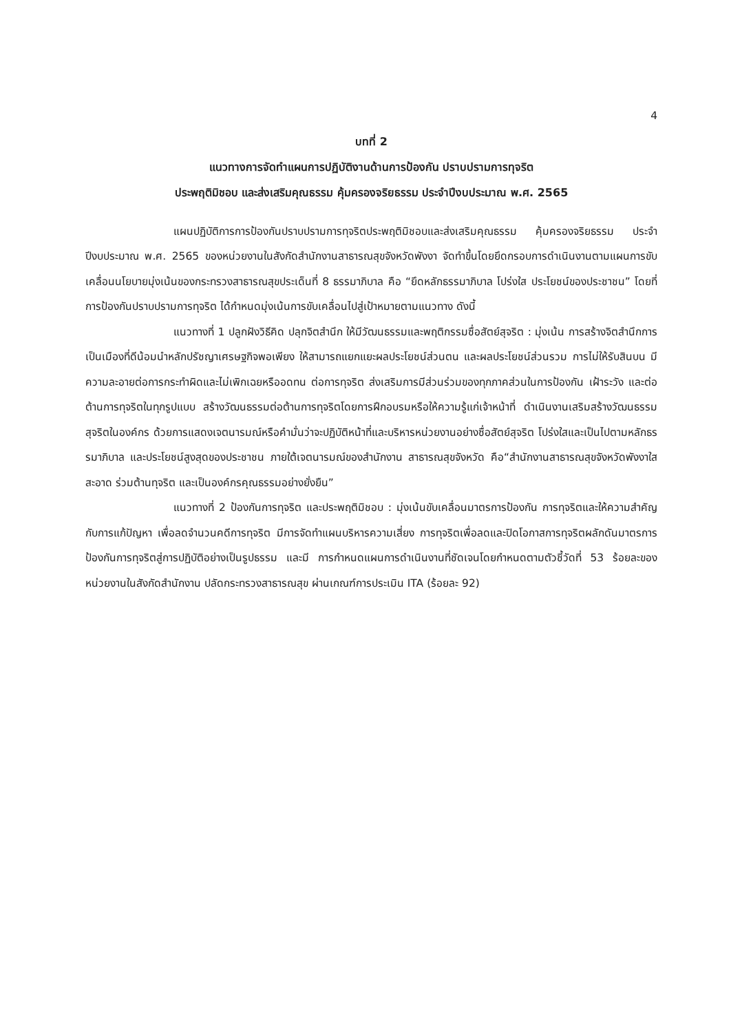4
บทที่ 2
แนวทางการจัดทำแผนการปฏิบัติงานด้านการป้องกัน ปราบปรามการทุจริต
ประพฤติมิชอบ และส่งเสริมคุณธรรม คุ้มครองจริยธรรม ประจำปีงบประมาณ พ.ศ. 2565
แผนปฏิบัติการการป้องกันปราบปรามการทุจริตประพฤติมิชอบและส่งเสริมคุณธรรม คุ้มครองจริยธรรม ประจำปีงบประมาณ พ.ศ. 2565 ของหน่วยงานในสังกัดสำนักงานสาธารณสุขจังหวัดพังงา จัดทำขึ้นโดยยึดกรอบการดำเนินงานตามแผนการขับเคลื่อนนโยบายมุ่งเน้นของกระทรวงสาธารณสุขประเด็นที่ 8 ธรรมาภิบาล คือ “ยึดหลักธรรมาภิบาล โปร่งใส ประโยชน์ของประชาชน” โดยที่การป้องกันปราบปรามการทุจริต ได้กำหนดมุ่งเน้นการขับเคลื่อนไปสู่เป้าหมายตามแนวทาง ดังนี้
แนวทางที่ 1 ปลูกฝังวิธีคิด ปลุกจิตสำนึก ให้มีวัฒนธรรมและพฤติกรรมซื่อสัตย์สุจริต : มุ่งเน้น การสร้างจิตสำนึกการเป็นเมืองที่ดีน้อมนำหลักปรัชญาเศรษฐกิจพอเพียง ให้สามารถแยกแยะผลประโยชน์ส่วนตน และผลประโยชน์ส่วนรวม การไม่ให้รับสินบน มีความละอายต่อการกระทำผิดและไม่เพิกเฉยหรืออดทน ต่อการทุจริต ส่งเสริมการมีส่วนร่วมของทุกภาคส่วนในการป้องกัน เฝ้าระวัง และต่อต้านการทุจริตในทุกรูปแบบ สร้างวัฒนธรรมต่อต้านการทุจริตโดยการฝึกอบรมหรือให้ความรู้แก่เจ้าหน้าที่ ดำเนินงานเสริมสร้างวัฒนธรรม สุจริตในองค์กร ด้วยการแสดงเจตนารมณ์หรือคำมั่นว่าจะปฏิบัติหน้าที่และบริหารหน่วยงานอย่างซื่อสัตย์สุจริต โปร่งใสและเป็นไปตามหลักธรรมาภิบาล และประโยชน์สูงสุดของประชาชน ภายใต้เจตนารมณ์ของสำนักงาน สาธารณสุขจังหวัด คือ“สำนักงานสาธารณสุขจังหวัดพังงาใสสะอาด ร่วมต้านทุจริต และเป็นองค์กรคุณธรรมอย่างยั่งยืน”
แนวทางที่ 2 ป้องกันการทุจริต และประพฤติมิชอบ : มุ่งเน้นขับเคลื่อนมาตรการป้องกัน การทุจริตและให้ความสำคัญกับการแก้ปัญหา เพื่อลดจำนวนคดีการทุจริต มีการจัดทำแผนบริหารความเสี่ยง การทุจริตเพื่อลดและปิดโอกาสการทุจริตผลักดันมาตรการป้องกันการทุจริตสู่การปฏิบัติอย่างเป็นรูปธรรม และมี การกำหนดแผนการดำเนินงานที่ชัดเจนโดยกำหนดตามตัวชี้วัดที่ 53 ร้อยละของหน่วยงานในสังกัดสำนักงาน ปลัดกระทรวงสาธารณสุข ผ่านเกณฑ์การประเมิน ITA (ร้อยละ 92)